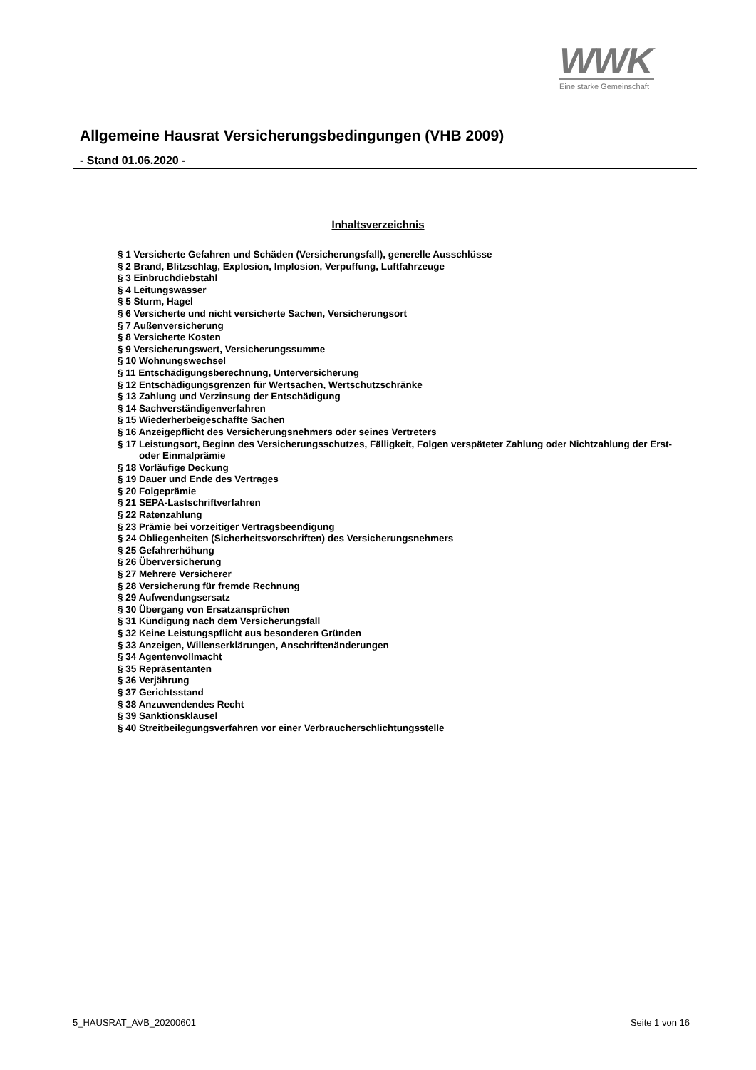WWK
Eine starke Gemeinschaft
Allgemeine Hausrat Versicherungsbedingungen (VHB 2009)
- Stand 01.06.2020 -
Inhaltsverzeichnis
§ 1 Versicherte Gefahren und Schäden (Versicherungsfall), generelle Ausschlüsse
§ 2 Brand, Blitzschlag, Explosion, Implosion, Verpuffung, Luftfahrzeuge
§ 3 Einbruchdiebstahl
§ 4 Leitungswasser
§ 5 Sturm, Hagel
§ 6 Versicherte und nicht versicherte Sachen, Versicherungsort
§ 7 Außenversicherung
§ 8 Versicherte Kosten
§ 9 Versicherungswert, Versicherungssumme
§ 10 Wohnungswechsel
§ 11 Entschädigungsberechnung, Unterversicherung
§ 12 Entschädigungsgrenzen für Wertsachen, Wertschutzschränke
§ 13 Zahlung und Verzinsung der Entschädigung
§ 14 Sachverständigenverfahren
§ 15 Wiederherbeigeschaffte Sachen
§ 16 Anzeigepflicht des Versicherungsnehmers oder seines Vertreters
§ 17 Leistungsort, Beginn des Versicherungsschutzes, Fälligkeit, Folgen verspäteter Zahlung oder Nichtzahlung der Erst- oder Einmalprämie
§ 18 Vorläufige Deckung
§ 19 Dauer und Ende des Vertrages
§ 20 Folgeprämie
§ 21 SEPA-Lastschriftverfahren
§ 22 Ratenzahlung
§ 23 Prämie bei vorzeitiger Vertragsbeendigung
§ 24 Obliegenheiten (Sicherheitsvorschriften) des Versicherungsnehmers
§ 25 Gefahrerhöhung
§ 26 Überversicherung
§ 27 Mehrere Versicherer
§ 28 Versicherung für fremde Rechnung
§ 29 Aufwendungsersatz
§ 30 Übergang von Ersatzansprüchen
§ 31 Kündigung nach dem Versicherungsfall
§ 32 Keine Leistungspflicht aus besonderen Gründen
§ 33 Anzeigen, Willenserklärungen, Anschriftenänderungen
§ 34 Agentenvollmacht
§ 35 Repräsentanten
§ 36 Verjährung
§ 37 Gerichtsstand
§ 38 Anzuwendendes Recht
§ 39 Sanktionsklausel
§ 40 Streitbeilegungsverfahren vor einer Verbraucherschlichtungsstelle
5_HAUSRAT_AVB_20200601 Seite 1 von 16